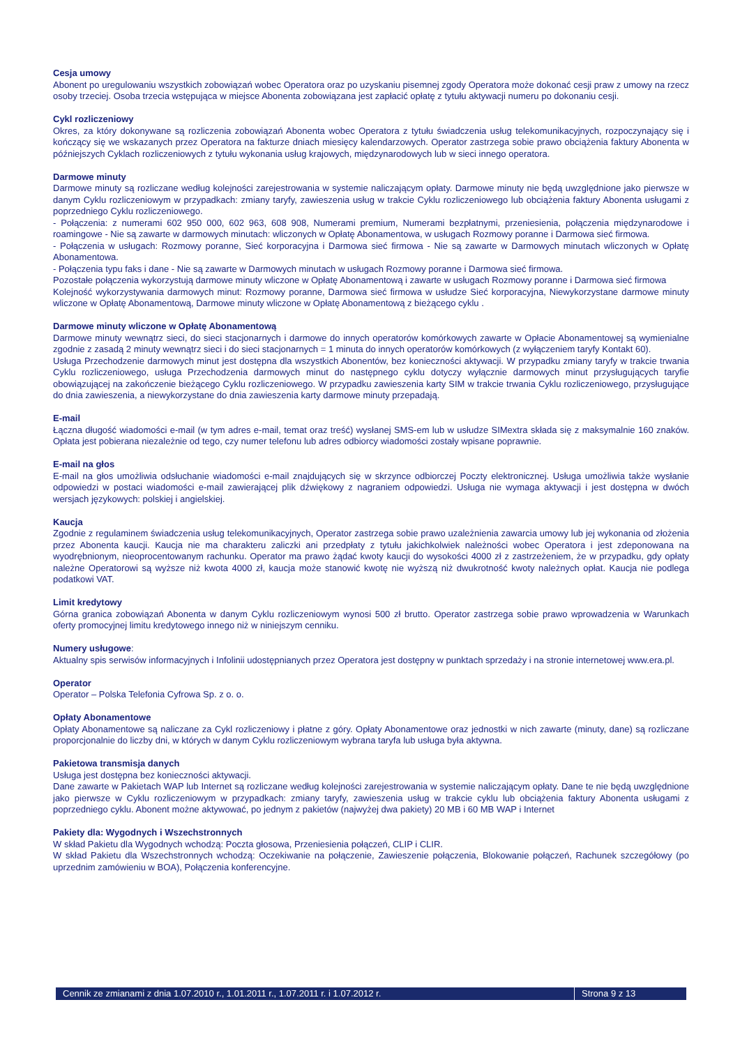Cesja umowy
Abonent po uregulowaniu wszystkich zobowiązań wobec Operatora oraz po uzyskaniu pisemnej zgody Operatora może dokonać cesji praw z umowy na rzecz osoby trzeciej. Osoba trzecia wstępująca w miejsce Abonenta zobowiązana jest zapłacić opłatę z tytułu aktywacji numeru po dokonaniu cesji.
Cykl rozliczeniowy
Okres, za który dokonywane są rozliczenia zobowiązań Abonenta wobec Operatora z tytułu świadczenia usług telekomunikacyjnych, rozpoczynający się i kończący się we wskazanych przez Operatora na fakturze dniach miesięcy kalendarzowych. Operator zastrzega sobie prawo obciążenia faktury Abonenta w późniejszych Cyklach rozliczeniowych z tytułu wykonania usług krajowych, międzynarodowych lub w sieci innego operatora.
Darmowe minuty
Darmowe minuty są rozliczane według kolejności zarejestrowania w systemie naliczającym opłaty. Darmowe minuty nie będą uwzględnione jako pierwsze w danym Cyklu rozliczeniowym w przypadkach: zmiany taryfy, zawieszenia usług w trakcie Cyklu rozliczeniowego lub obciążenia faktury Abonenta usługami z poprzedniego Cyklu rozliczeniowego.
- Połączenia: z numerami 602 950 000, 602 963, 608 908, Numerami premium, Numerami bezpłatnymi, przeniesienia, połączenia międzynarodowe i roamingowe - Nie są zawarte w darmowych minutach: wliczonych w Opłatę Abonamentowa, w usługach Rozmowy poranne i Darmowa sieć firmowa.
- Połączenia w usługach: Rozmowy poranne, Sieć korporacyjna i Darmowa sieć firmowa - Nie są zawarte w Darmowych minutach wliczonych w Opłatę Abonamentowa.
- Połączenia typu faks i dane - Nie są zawarte w Darmowych minutach w usługach Rozmowy poranne i Darmowa sieć firmowa.
Pozostałe połączenia wykorzystują darmowe minuty wliczone w Opłatę Abonamentową i zawarte w usługach Rozmowy poranne i Darmowa sieć firmowa
Kolejność wykorzystywania darmowych minut: Rozmowy poranne, Darmowa sieć firmowa w usłudze Sieć korporacyjna, Niewykorzystane darmowe minuty wliczone w Opłatę Abonamentową, Darmowe minuty wliczone w Opłatę Abonamentową z bieżącego cyklu .
Darmowe minuty wliczone w Opłatę Abonamentową
Darmowe minuty wewnątrz sieci, do sieci stacjonarnych i darmowe do innych operatorów komórkowych zawarte w Opłacie Abonamentowej są wymienialne zgodnie z zasadą 2 minuty wewnątrz sieci i do sieci stacjonarnych = 1 minuta do innych operatorów komórkowych (z wyłączeniem taryfy Kontakt 60).
Usługa Przechodzenie darmowych minut jest dostępna dla wszystkich Abonentów, bez konieczności aktywacji. W przypadku zmiany taryfy w trakcie trwania Cyklu rozliczeniowego, usługa Przechodzenia darmowych minut do następnego cyklu dotyczy wyłącznie darmowych minut przysługujących taryfie obowiązującej na zakończenie bieżącego Cyklu rozliczeniowego. W przypadku zawieszenia karty SIM w trakcie trwania Cyklu rozliczeniowego, przysługujące do dnia zawieszenia, a niewykorzystane do dnia zawieszenia karty darmowe minuty przepadają.
E-mail
Łączna długość wiadomości e-mail (w tym adres e-mail, temat oraz treść) wysłanej SMS-em lub w usłudze SIMextra składa się z maksymalnie 160 znaków. Opłata jest pobierana niezależnie od tego, czy numer telefonu lub adres odbiorcy wiadomości zostały wpisane poprawnie.
E-mail na głos
E-mail na głos umożliwia odsłuchanie wiadomości e-mail znajdujących się w skrzynce odbiorczej Poczty elektronicznej. Usługa umożliwia także wysłanie odpowiedzi w postaci wiadomości e-mail zawierającej plik dźwiękowy z nagraniem odpowiedzi. Usługa nie wymaga aktywacji i jest dostępna w dwóch wersjach językowych: polskiej i angielskiej.
Kaucja
Zgodnie z regulaminem świadczenia usług telekomunikacyjnych, Operator zastrzega sobie prawo uzależnienia zawarcia umowy lub jej wykonania od złożenia przez Abonenta kaucji. Kaucja nie ma charakteru zaliczki ani przedpłaty z tytułu jakichkolwiek należności wobec Operatora i jest zdeponowana na wyodrębnionym, nieoprocentowanym rachunku. Operator ma prawo żądać kwoty kaucji do wysokości 4000 zł z zastrzeżeniem, że w przypadku, gdy opłaty należne Operatorowi są wyższe niż kwota 4000 zł, kaucja może stanowić kwotę nie wyższą niż dwukrotność kwoty należnych opłat. Kaucja nie podlega podatkowi VAT.
Limit kredytowy
Górna granica zobowiązań Abonenta w danym Cyklu rozliczeniowym wynosi 500 zł brutto. Operator zastrzega sobie prawo wprowadzenia w Warunkach oferty promocyjnej limitu kredytowego innego niż w niniejszym cenniku.
Numery usługowe:
Aktualny spis serwisów informacyjnych i Infolinii udostępnianych przez Operatora jest dostępny w punktach sprzedaży i na stronie internetowej www.era.pl.
Operator
Operator – Polska Telefonia Cyfrowa Sp. z o. o.
Opłaty Abonamentowe
Opłaty Abonamentowe są naliczane za Cykl rozliczeniowy i płatne z góry. Opłaty Abonamentowe oraz jednostki w nich zawarte (minuty, dane) są rozliczane proporcjonalnie do liczby dni, w których w danym Cyklu rozliczeniowym wybrana taryfa lub usługa była aktywna.
Pakietowa transmisja danych
Usługa jest dostępna bez konieczności aktywacji.
Dane zawarte w Pakietach WAP lub Internet są rozliczane według kolejności zarejestrowania w systemie naliczającym opłaty. Dane te nie będą uwzględnione jako pierwsze w Cyklu rozliczeniowym w przypadkach: zmiany taryfy, zawieszenia usług w trakcie cyklu lub obciążenia faktury Abonenta usługami z poprzedniego cyklu. Abonent możne aktywować, po jednym z pakietów (najwyżej dwa pakiety) 20 MB i 60 MB WAP i Internet
Pakiety dla: Wygodnych i Wszechstronnych
W skład Pakietu dla Wygodnych wchodzą: Poczta głosowa, Przeniesienia połączeń, CLIP i CLIR.
W skład Pakietu dla Wszechstronnych wchodzą: Oczekiwanie na połączenie, Zawieszenie połączenia, Blokowanie połączeń, Rachunek szczegółowy (po uprzednim zamówieniu w BOA), Połączenia konferencyjne.
Cennik ze zmianami z dnia 1.07.2010 r., 1.01.2011 r., 1.07.2011 r. i 1.07.2012 r.
Strona 9 z 13